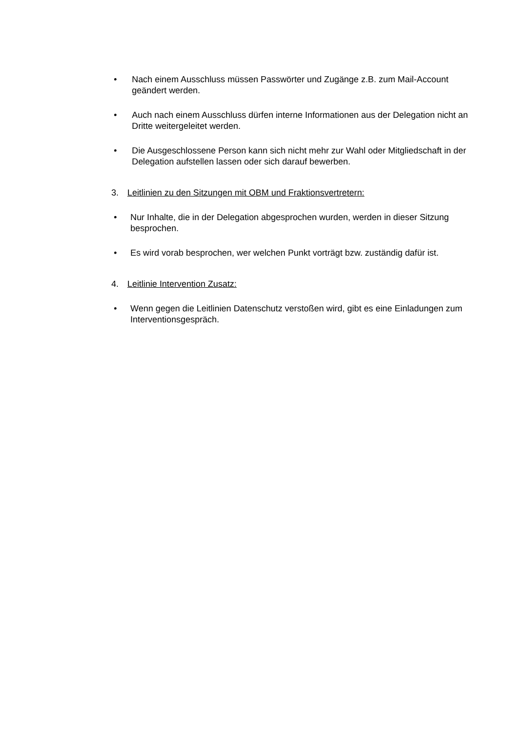• Nach einem Ausschluss müssen Passwörter und Zugänge z.B. zum Mail-Account geändert werden.
• Auch nach einem Ausschluss dürfen interne Informationen aus der Delegation nicht an Dritte weitergeleitet werden.
• Die Ausgeschlossene Person kann sich nicht mehr zur Wahl oder Mitgliedschaft in der Delegation aufstellen lassen oder sich darauf bewerben.
3. Leitlinien zu den Sitzungen mit OBM und Fraktionsvertretern:
• Nur Inhalte, die in der Delegation abgesprochen wurden, werden in dieser Sitzung besprochen.
• Es wird vorab besprochen, wer welchen Punkt vorträgt bzw. zuständig dafür ist.
4. Leitlinie Intervention Zusatz:
• Wenn gegen die Leitlinien Datenschutz verstoßen wird, gibt es eine Einladungen zum Interventionsgespräch.